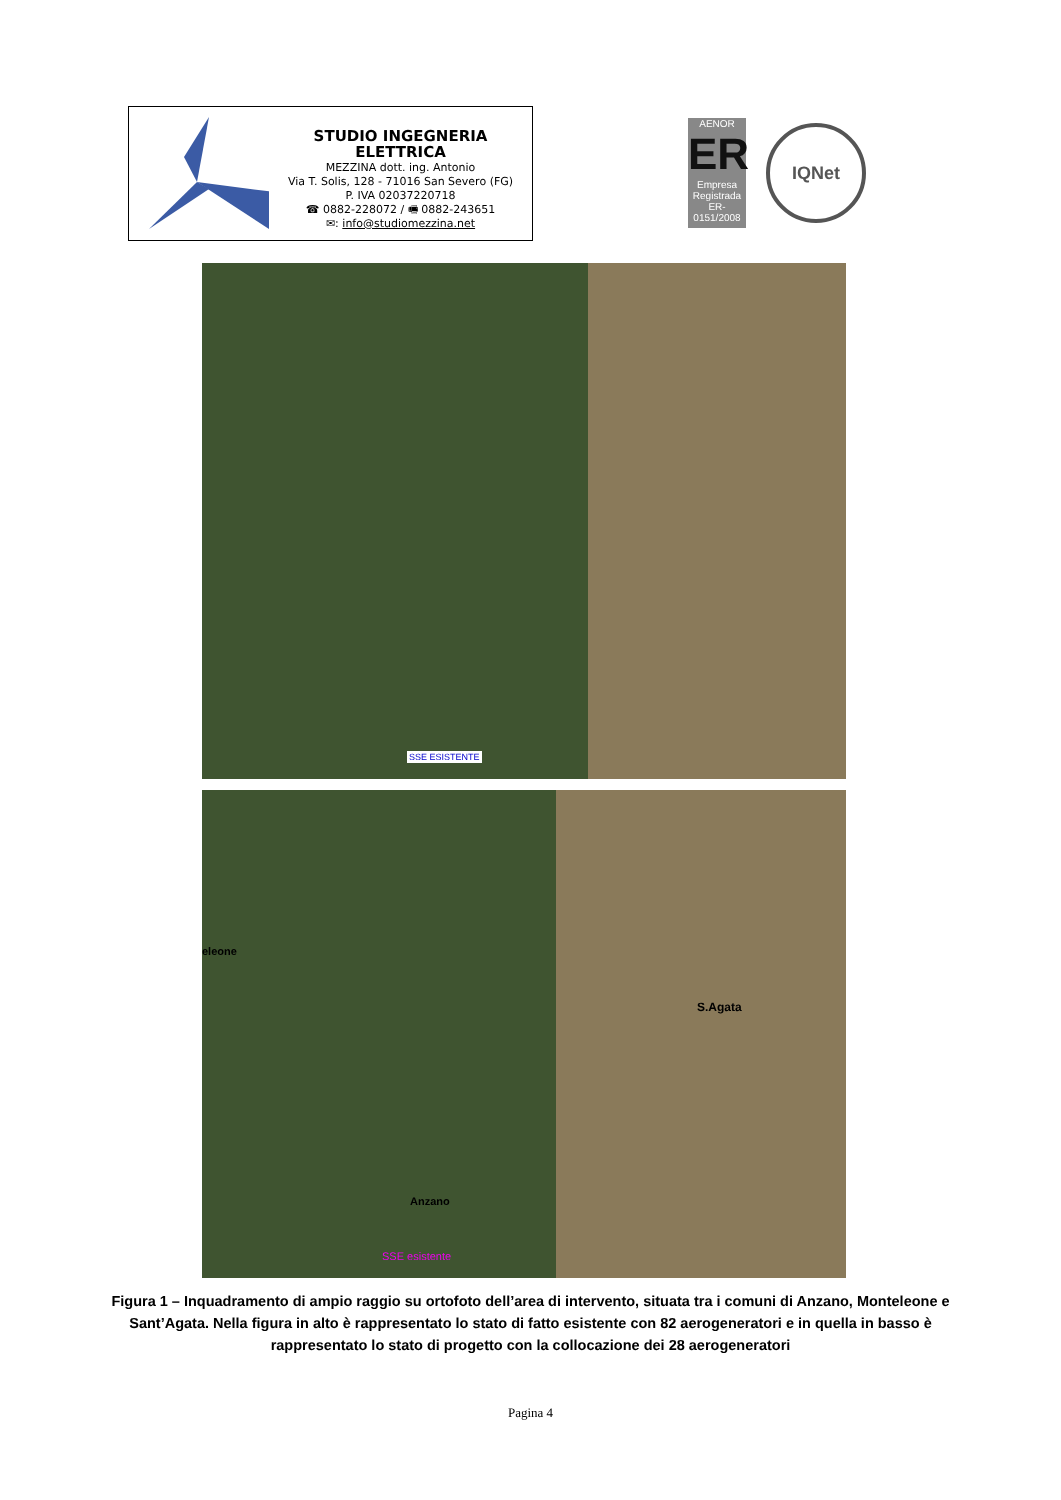STUDIO INGEGNERIA ELETTRICA
MEZZINA dott. ing. Antonio
Via T. Solis, 128 - 71016 San Severo (FG)
P. IVA 02037220718
☎ 0882-228072 / 🖷 0882-243651
✉: info@studiomezzina.net
AENOR
ER
Empresa Registrada
ER-0151/2008
IQNet
SSE ESISTENTE
eleone
S.Agata
Anzano
SSE esistente
Figura 1 – Inquadramento di ampio raggio su ortofoto dell’area di intervento, situata tra i comuni di Anzano, Monteleone e Sant’Agata. Nella figura in alto è rappresentato lo stato di fatto esistente con 82 aerogeneratori e in quella in basso è rappresentato lo stato di progetto con la collocazione dei 28 aerogeneratori
Pagina 4